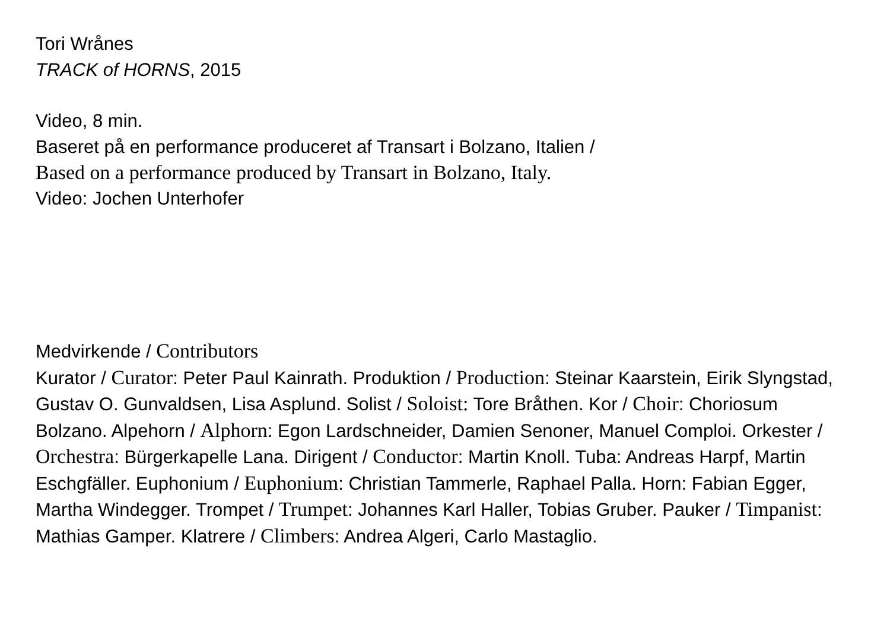Tori Wrånes
TRACK of HORNS, 2015
Video, 8 min.
Baseret på en performance produceret af Transart i Bolzano, Italien /
Based on a performance produced by Transart in Bolzano, Italy.
Video: Jochen Unterhofer
Medvirkende / Contributors
Kurator / Curator: Peter Paul Kainrath. Produktion / Production: Steinar Kaarstein, Eirik Slyngstad, Gustav O. Gunvaldsen, Lisa Asplund. Solist / Soloist: Tore Bråthen. Kor / Choir: Choriosum Bolzano. Alpehorn / Alphorn: Egon Lardschneider, Damien Senoner, Manuel Comploi. Orkester / Orchestra: Bürgerkapelle Lana. Dirigent / Conductor: Martin Knoll. Tuba: Andreas Harpf, Martin Eschgfäller. Euphonium / Euphonium: Christian Tammerle, Raphael Palla. Horn: Fabian Egger, Martha Windegger. Trompet / Trumpet: Johannes Karl Haller, Tobias Gruber. Pauker / Timpanist: Mathias Gamper. Klatrere / Climbers: Andrea Algeri, Carlo Mastaglio.